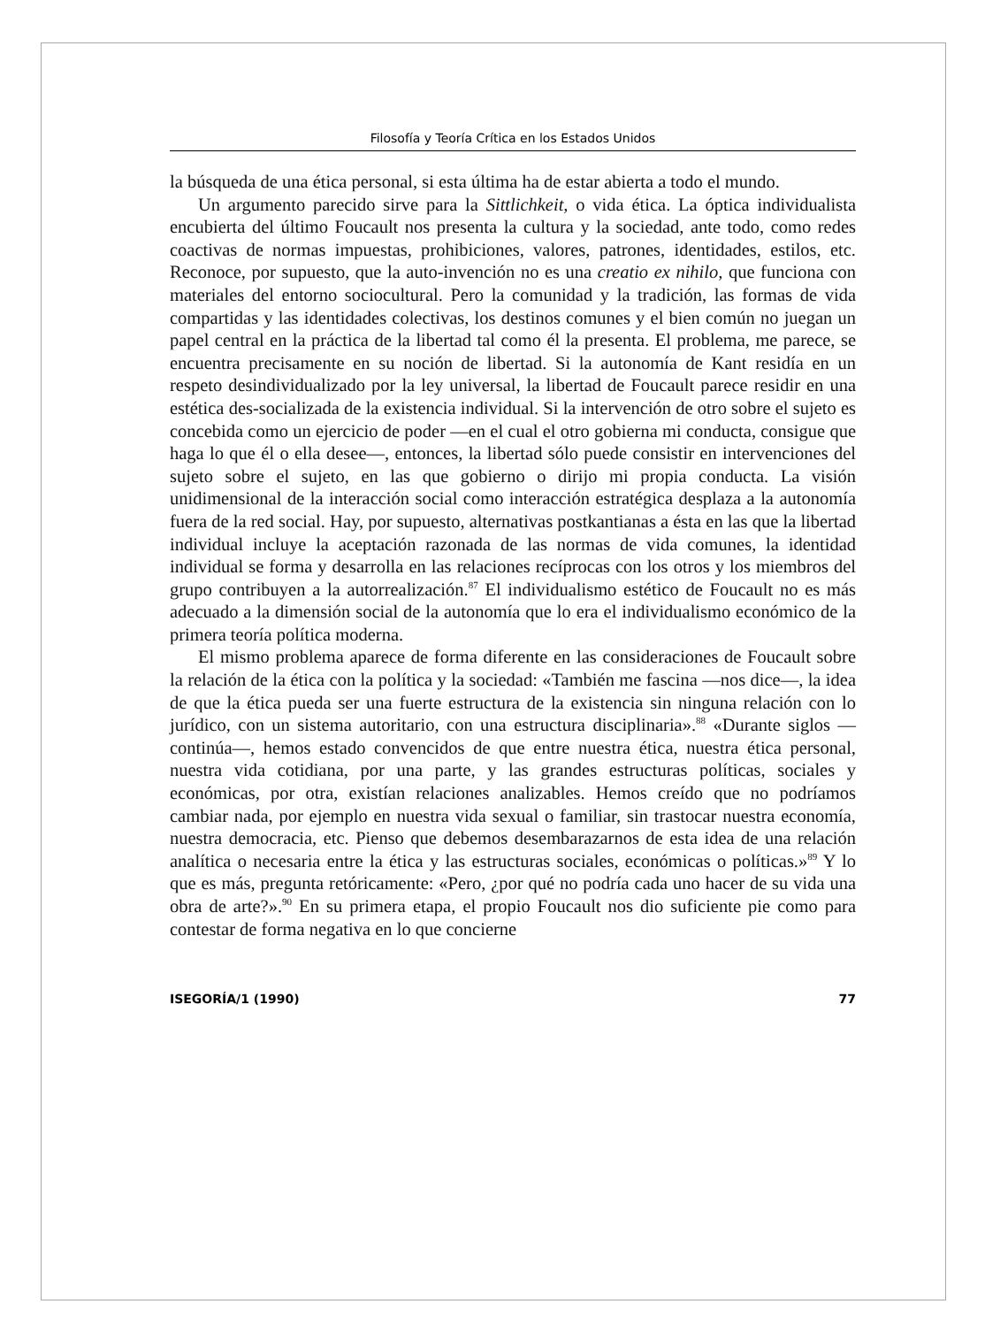Filosofía y Teoría Crítica en los Estados Unidos
la búsqueda de una ética personal, si esta última ha de estar abierta a todo el mundo.
Un argumento parecido sirve para la Sittlichkeit, o vida ética. La óptica individualista encubierta del último Foucault nos presenta la cultura y la sociedad, ante todo, como redes coactivas de normas impuestas, prohibiciones, valores, patrones, identidades, estilos, etc. Reconoce, por supuesto, que la auto-invención no es una creatio ex nihilo, que funciona con materiales del entorno sociocultural. Pero la comunidad y la tradición, las formas de vida compartidas y las identidades colectivas, los destinos comunes y el bien común no juegan un papel central en la práctica de la libertad tal como él la presenta. El problema, me parece, se encuentra precisamente en su noción de libertad. Si la autonomía de Kant residía en un respeto desindividualizado por la ley universal, la libertad de Foucault parece residir en una estética des-socializada de la existencia individual. Si la intervención de otro sobre el sujeto es concebida como un ejercicio de poder —en el cual el otro gobierna mi conducta, consigue que haga lo que él o ella desee—, entonces, la libertad sólo puede consistir en intervenciones del sujeto sobre el sujeto, en las que gobierno o dirijo mi propia conducta. La visión unidimensional de la interacción social como interacción estratégica desplaza a la autonomía fuera de la red social. Hay, por supuesto, alternativas postkantianas a ésta en las que la libertad individual incluye la aceptación razonada de las normas de vida comunes, la identidad individual se forma y desarrolla en las relaciones recíprocas con los otros y los miembros del grupo contribuyen a la autorrealización.<sup>87</sup> El individualismo estético de Foucault no es más adecuado a la dimensión social de la autonomía que lo era el individualismo económico de la primera teoría política moderna.
El mismo problema aparece de forma diferente en las consideraciones de Foucault sobre la relación de la ética con la política y la sociedad: «También me fascina —nos dice—, la idea de que la ética pueda ser una fuerte estructura de la existencia sin ninguna relación con lo jurídico, con un sistema autoritario, con una estructura disciplinaria».<sup>88</sup> «Durante siglos —continúa—, hemos estado convencidos de que entre nuestra ética, nuestra ética personal, nuestra vida cotidiana, por una parte, y las grandes estructuras políticas, sociales y económicas, por otra, existían relaciones analizables. Hemos creído que no podríamos cambiar nada, por ejemplo en nuestra vida sexual o familiar, sin trastocar nuestra economía, nuestra democracia, etc. Pienso que debemos desembarazarnos de esta idea de una relación analítica o necesaria entre la ética y las estructuras sociales, económicas o políticas.»<sup>89</sup> Y lo que es más, pregunta retóricamente: «Pero, ¿por qué no podría cada uno hacer de su vida una obra de arte?».<sup>90</sup> En su primera etapa, el propio Foucault nos dio suficiente pie como para contestar de forma negativa en lo que concierne
ISEGORÍA/1 (1990) 77